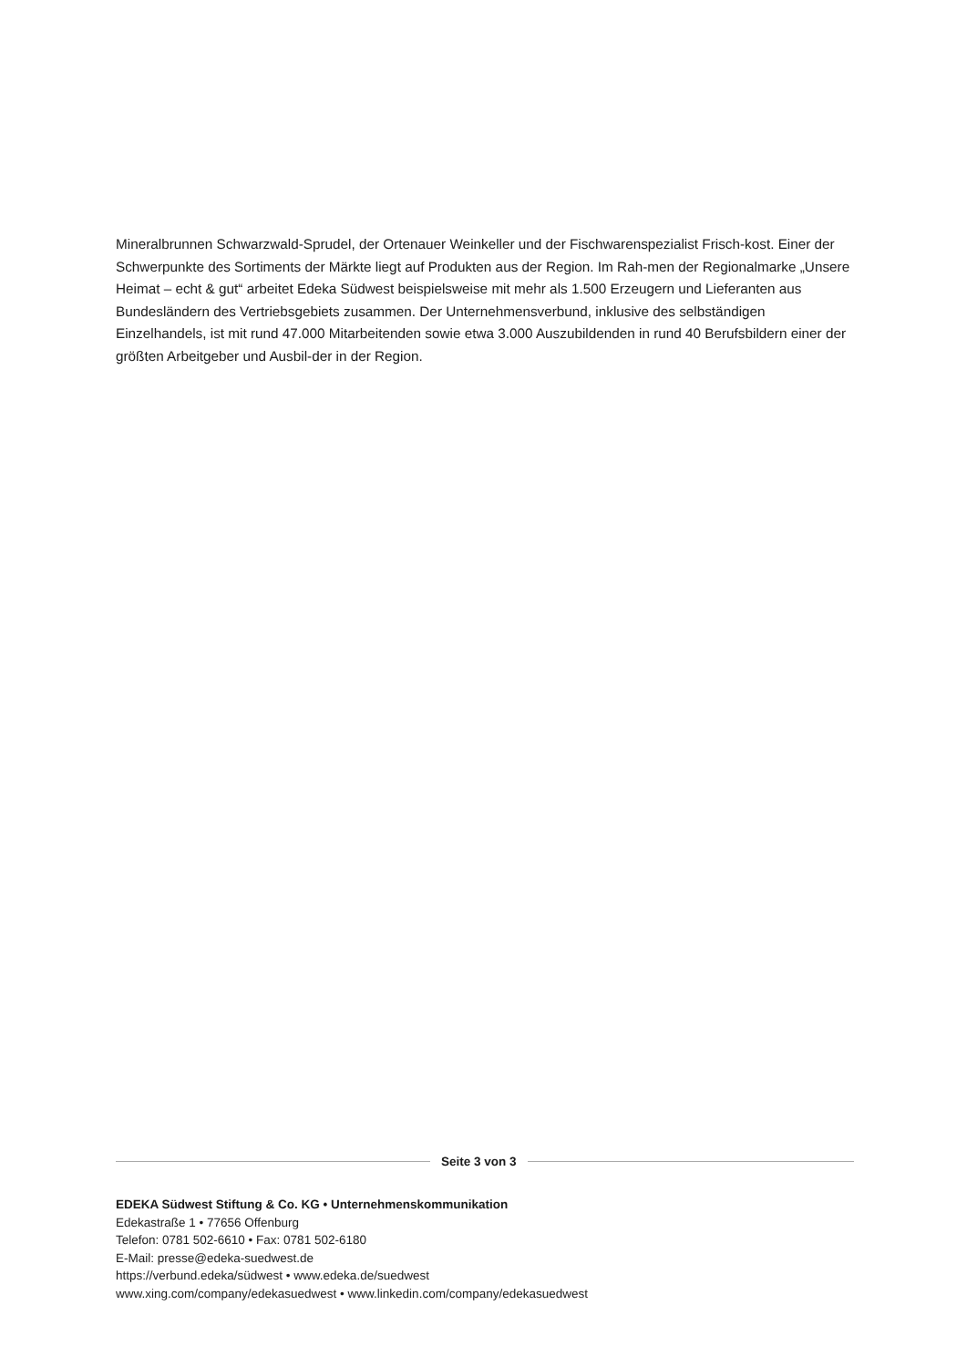Mineralbrunnen Schwarzwald-Sprudel, der Ortenauer Weinkeller und der Fischwarenspezialist Frisch-kost. Einer der Schwerpunkte des Sortiments der Märkte liegt auf Produkten aus der Region. Im Rah-men der Regionalmarke „Unsere Heimat – echt & gut“ arbeitet Edeka Südwest beispielsweise mit mehr als 1.500 Erzeugern und Lieferanten aus Bundesländern des Vertriebsgebiets zusammen. Der Unternehmensverbund, inklusive des selbständigen Einzelhandels, ist mit rund 47.000 Mitarbeitenden sowie etwa 3.000 Auszubildenden in rund 40 Berufsbildern einer der größten Arbeitgeber und Ausbil-der in der Region.
Seite 3 von 3
EDEKA Südwest Stiftung & Co. KG • Unternehmenskommunikation
Edekastraße 1 • 77656 Offenburg
Telefon: 0781 502-6610 • Fax: 0781 502-6180
E-Mail: presse@edeka-suedwest.de
https://verbund.edeka/südwest • www.edeka.de/suedwest
www.xing.com/company/edekasuedwest • www.linkedin.com/company/edekasuedwest